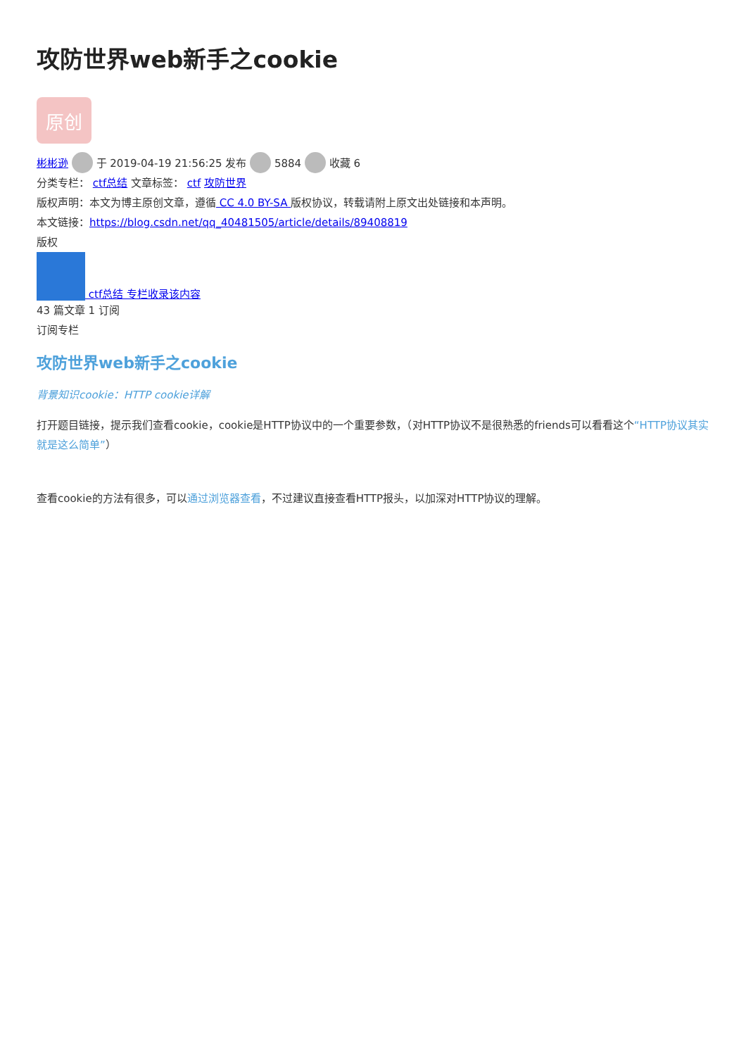攻防世界web新手之cookie
原创
彬彬逊 于 2019-04-19 21:56:25 发布 5884 收藏 6
分类专栏： ctf总结 文章标签： ctf 攻防世界
版权声明：本文为博主原创文章，遵循 CC 4.0 BY-SA 版权协议，转载请附上原文出处链接和本声明。
本文链接：https://blog.csdn.net/qq_40481505/article/details/89408819
版权
ctf总结 专栏收录该内容
43 篇文章 1 订阅
订阅专栏
攻防世界web新手之cookie
背景知识cookie：HTTP cookie详解
打开题目链接，提示我们查看cookie，cookie是HTTP协议中的一个重要参数，（对HTTP协议不是很熟悉的friends可以看看这个“HTTP协议其实就是这么简单”）
查看cookie的方法有很多，可以通过浏览器查看，不过建议直接查看HTTP报头，以加深对HTTP协议的理解。